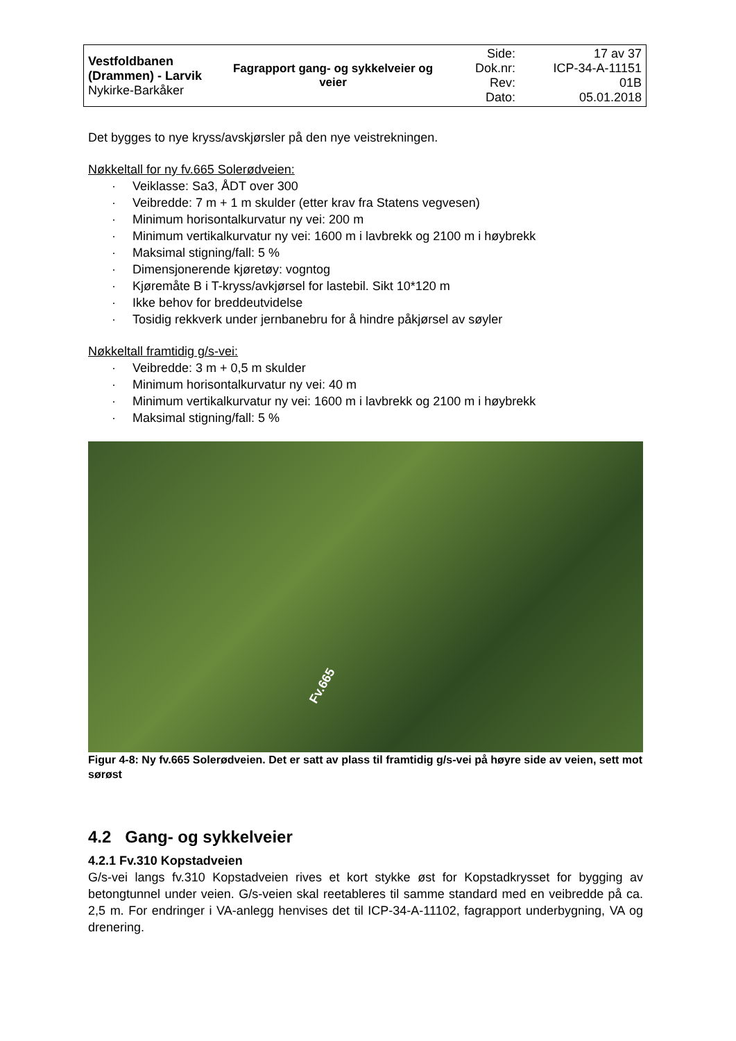| Vestfoldbanen (Drammen) - Larvik Nykirke-Barkåker | Fagrapport gang- og sykkelveier og veier | Side: Dok.nr: Rev: Dato: | 17 av 37 ICP-34-A-11151 01B 05.01.2018 |
Det bygges to nye kryss/avskjørsler på den nye veistrekningen.
Nøkkeltall for ny fv.665 Solerødveien:
· Veiklasse: Sa3, ÅDT over 300
· Veibredde: 7 m + 1 m skulder (etter krav fra Statens vegvesen)
· Minimum horisontalkurvatur ny vei: 200 m
· Minimum vertikalkurvatur ny vei: 1600 m i lavbrekk og 2100 m i høybrekk
· Maksimal stigning/fall: 5 %
· Dimensjonerende kjøretøy: vogntog
· Kjøremåte B i T-kryss/avkjørsel for lastebil. Sikt 10*120 m
· Ikke behov for breddeutvidelse
· Tosidig rekkverk under jernbanebru for å hindre påkjørsel av søyler
Nøkkeltall framtidig g/s-vei:
· Veibredde: 3 m + 0,5 m skulder
· Minimum horisontalkurvatur ny vei: 40 m
· Minimum vertikalkurvatur ny vei: 1600 m i lavbrekk og 2100 m i høybrekk
· Maksimal stigning/fall: 5 %
Fv.665
Figur 4-8: Ny fv.665 Solerødveien. Det er satt av plass til framtidig g/s-vei på høyre side av veien, sett mot sørøst
4.2 Gang- og sykkelveier
4.2.1 Fv.310 Kopstadveien
G/s-vei langs fv.310 Kopstadveien rives et kort stykke øst for Kopstadkrysset for bygging av betongtunnel under veien. G/s-veien skal reetableres til samme standard med en veibredde på ca. 2,5 m. For endringer i VA-anlegg henvises det til ICP-34-A-11102, fagrapport underbygning, VA og drenering.